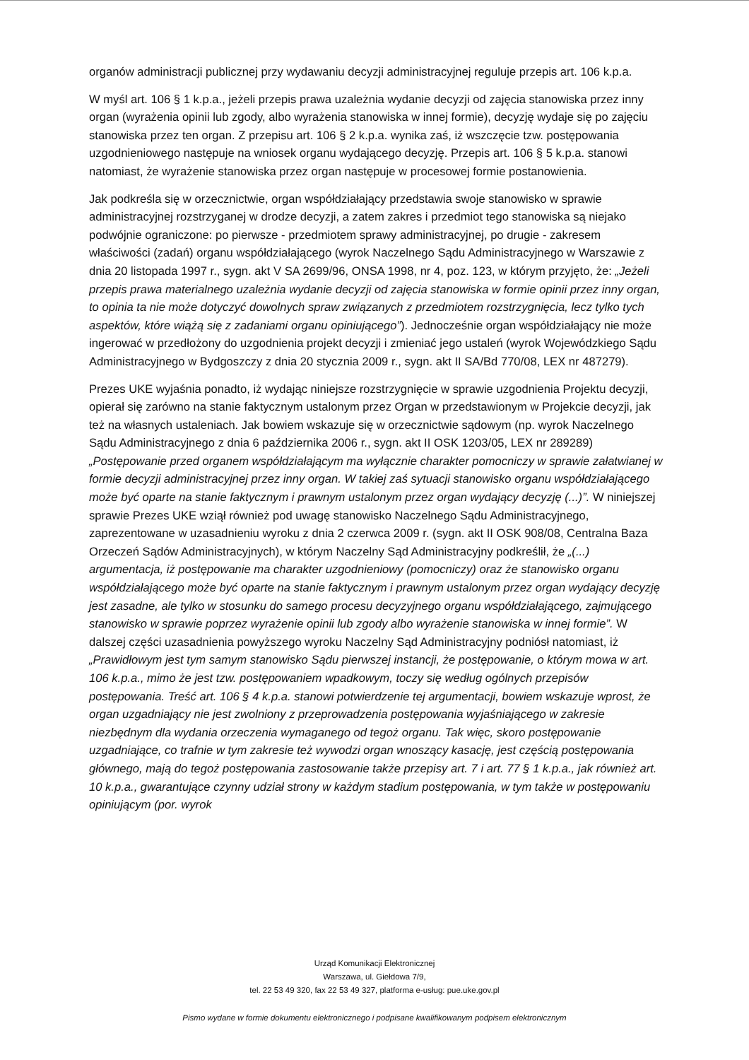organów administracji publicznej przy wydawaniu decyzji administracyjnej reguluje przepis art. 106 k.p.a.
W myśl art. 106 § 1 k.p.a., jeżeli przepis prawa uzależnia wydanie decyzji od zajęcia stanowiska przez inny organ (wyrażenia opinii lub zgody, albo wyrażenia stanowiska w innej formie), decyzję wydaje się po zajęciu stanowiska przez ten organ. Z przepisu art. 106 § 2 k.p.a. wynika zaś, iż wszczęcie tzw. postępowania uzgodnieniowego następuje na wniosek organu wydającego decyzję. Przepis art. 106 § 5 k.p.a. stanowi natomiast, że wyrażenie stanowiska przez organ następuje w procesowej formie postanowienia.
Jak podkreśla się w orzecznictwie, organ współdziałający przedstawia swoje stanowisko w sprawie administracyjnej rozstrzyganej w drodze decyzji, a zatem zakres i przedmiot tego stanowiska są niejako podwójnie ograniczone: po pierwsze - przedmiotem sprawy administracyjnej, po drugie - zakresem właściwości (zadań) organu współdziałającego (wyrok Naczelnego Sądu Administracyjnego w Warszawie z dnia 20 listopada 1997 r., sygn. akt V SA 2699/96, ONSA 1998, nr 4, poz. 123, w którym przyjęto, że: „Jeżeli przepis prawa materialnego uzależnia wydanie decyzji od zajęcia stanowiska w formie opinii przez inny organ, to opinia ta nie może dotyczyć dowolnych spraw związanych z przedmiotem rozstrzygnięcia, lecz tylko tych aspektów, które wiążą się z zadaniami organu opiniującego”). Jednocześnie organ współdziałający nie może ingerować w przedłożony do uzgodnienia projekt decyzji i zmieniać jego ustaleń (wyrok Wojewódzkiego Sądu Administracyjnego w Bydgoszczy z dnia 20 stycznia 2009 r., sygn. akt II SA/Bd 770/08, LEX nr 487279).
Prezes UKE wyjaśnia ponadto, iż wydając niniejsze rozstrzygnięcie w sprawie uzgodnienia Projektu decyzji, opierał się zarówno na stanie faktycznym ustalonym przez Organ w przedstawionym w Projekcie decyzji, jak też na własnych ustaleniach. Jak bowiem wskazuje się w orzecznictwie sądowym (np. wyrok Naczelnego Sądu Administracyjnego z dnia 6 października 2006 r., sygn. akt II OSK 1203/05, LEX nr 289289) „Postępowanie przed organem współdziałającym ma wyłącznie charakter pomocniczy w sprawie załatwianej w formie decyzji administracyjnej przez inny organ. W takiej zaś sytuacji stanowisko organu współdziałającego może być oparte na stanie faktycznym i prawnym ustalonym przez organ wydający decyzję (...)”. W niniejszej sprawie Prezes UKE wziął również pod uwagę stanowisko Naczelnego Sądu Administracyjnego, zaprezentowane w uzasadnieniu wyroku z dnia 2 czerwca 2009 r. (sygn. akt II OSK 908/08, Centralna Baza Orzeczeń Sądów Administracyjnych), w którym Naczelny Sąd Administracyjny podkreślił, że „(...) argumentacja, iż postępowanie ma charakter uzgodnieniowy (pomocniczy) oraz że stanowisko organu współdziałającego może być oparte na stanie faktycznym i prawnym ustalonym przez organ wydający decyzję jest zasadne, ale tylko w stosunku do samego procesu decyzyjnego organu współdziałającego, zajmującego stanowisko w sprawie poprzez wyrażenie opinii lub zgody albo wyrażenie stanowiska w innej formie”. W dalszej części uzasadnienia powyższego wyroku Naczelny Sąd Administracyjny podniósł natomiast, iż „Prawidłowym jest tym samym stanowisko Sądu pierwszej instancji, że postępowanie, o którym mowa w art. 106 k.p.a., mimo że jest tzw. postępowaniem wpadkowym, toczy się według ogólnych przepisów postępowania. Treść art. 106 § 4 k.p.a. stanowi potwierdzenie tej argumentacji, bowiem wskazuje wprost, że organ uzgadniający nie jest zwolniony z przeprowadzenia postępowania wyjaśniającego w zakresie niezbędnym dla wydania orzeczenia wymaganego od tegoż organu. Tak więc, skoro postępowanie uzgadniające, co trafnie w tym zakresie też wywodzi organ wnoszący kasację, jest częścią postępowania głównego, mają do tegoż postępowania zastosowanie także przepisy art. 7 i art. 77 § 1 k.p.a., jak również art. 10 k.p.a., gwarantujące czynny udział strony w każdym stadium postępowania, w tym także w postępowaniu opiniującym (por. wyrok
Urząd Komunikacji Elektronicznej
Warszawa, ul. Giełdowa 7/9,
tel. 22 53 49 320, fax 22 53 49 327, platforma e-usług: pue.uke.gov.pl
Pismo wydane w formie dokumentu elektronicznego i podpisane kwalifikowanym podpisem elektronicznym